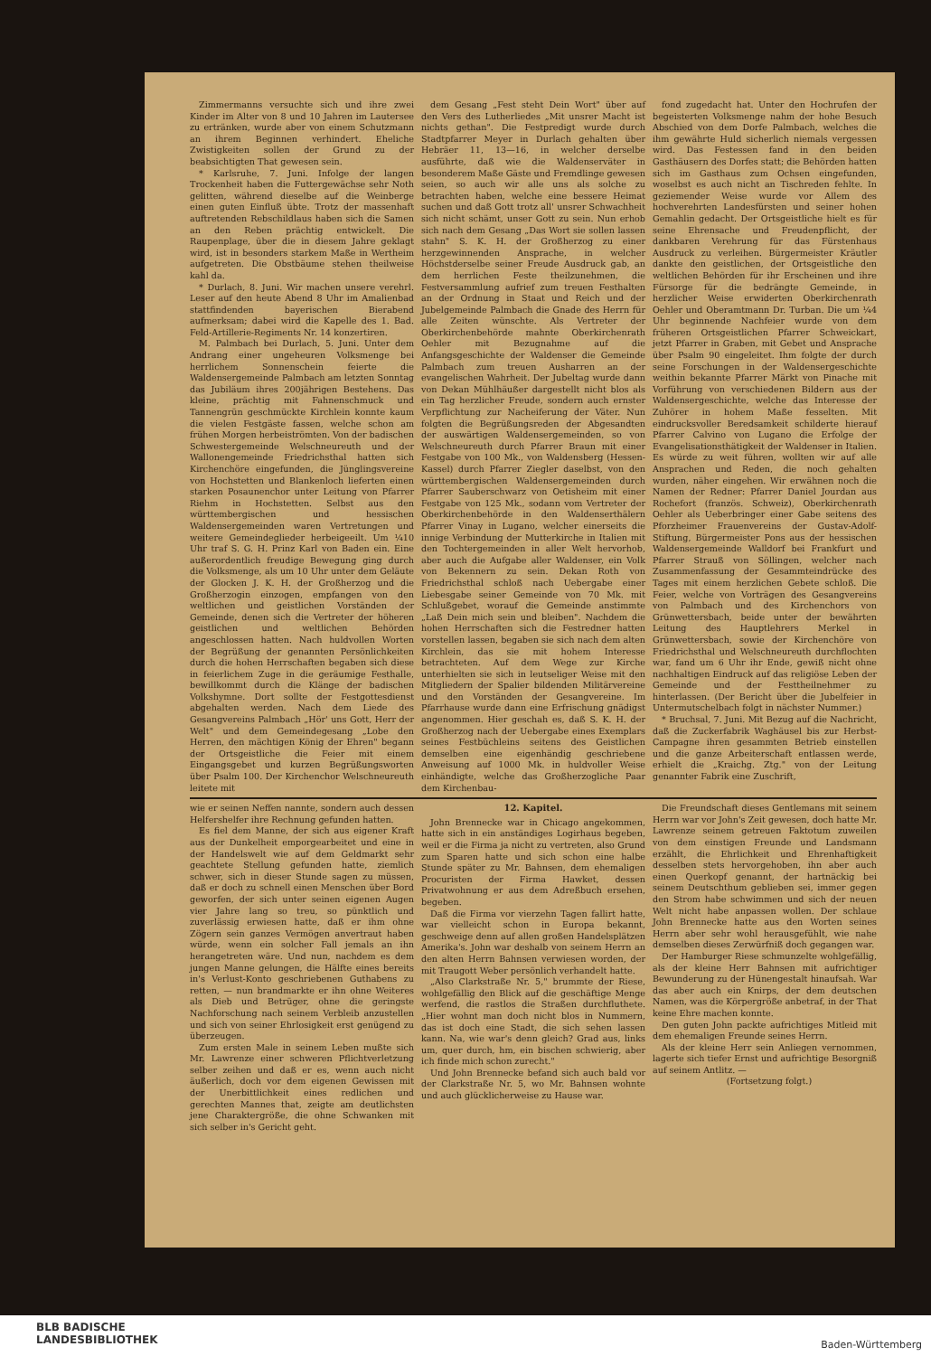Zimmermanns versuchte sich und ihre zwei Kinder im Alter von 8 und 10 Jahren im Lautersee zu ertränken, wurde aber von einem Schutzmann an ihrem Beginnen verhindert. Eheliche Zwistigkeiten sollen der Grund zu der beabsichtigten That gewesen sein.
* Karlsruhe, 7. Juni. Infolge der langen Trockenheit haben die Futtergewächse sehr Noth gelitten, während dieselbe auf die Weinberge einen guten Einfluß übte. Trotz der massenhaft auftretenden Rebschildlaus haben sich die Samen an den Reben prächtig entwickelt. Die Raupenplage, über die in diesem Jahre geklagt wird, ist in besonders starkem Maße in Wertheim aufgetreten. Die Obstbäume stehen theilweise kahl da.
* Durlach, 8. Juni. Wir machen unsere verehrl. Leser auf den heute Abend 8 Uhr im Amalienbad stattfindenden bayerischen Bierabend aufmerksam; dabei wird die Kapelle des 1. Bad. Feld-Artillerie-Regiments Nr. 14 konzertiren.
M. Palmbach bei Durlach, 5. Juni. Unter dem Andrang einer ungeheuren Volksmenge bei herrlichem Sonnenschein feierte die Waldensergemeinde Palmbach am letzten Sonntag das Jubiläum ihres 200jährigen Bestehens. Das kleine, prächtig mit Fahnenschmuck und Tannengrün geschmückte Kirchlein konnte kaum die vielen Festgäste fassen, welche schon am frühen Morgen herbeiströmten. Von der badischen Schwestergemeinde Welschneureuth und der Wallonengemeinde Friedrichsthal hatten sich Kirchenchöre eingefunden, die Jünglingsvereine von Hochstetten und Blankenloch lieferten einen starken Posaunenchor unter Leitung von Pfarrer Riehm in Hochstetten. Selbst aus den württembergischen und hessischen Waldensergemeinden waren Vertretungen und weitere Gemeindeglieder herbeigeeilt. Um ¼10 Uhr traf S. G. H. Prinz Karl von Baden ein. Eine außerordentlich freudige Bewegung ging durch die Volksmenge, als um 10 Uhr unter dem Geläute der Glocken J. K. H. der Großherzog und die Großherzogin einzogen, empfangen von den weltlichen und geistlichen Vorständen der Gemeinde, denen sich die Vertreter der höheren geistlichen und weltlichen Behörden angeschlossen hatten. Nach huldvollen Worten der Begrüßung der genannten Persönlichkeiten durch die hohen Herrschaften begaben sich diese in feierlichem Zuge in die geräumige Festhalle, bewillkommt durch die Klänge der badischen Volkshymne. Dort sollte der Festgottesdienst abgehalten werden. Nach dem Liede des Gesangvereins Palmbach „Hör' uns Gott, Herr der Welt" und dem Gemeindegesang „Lobe den Herren, den mächtigen König der Ehren" begann der Ortsgeistliche die Feier mit einem Eingangsgebet und kurzen Begrüßungsworten über Psalm 100. Der Kirchenchor Welschneureuth leitete mit
dem Gesang „Fest steht Dein Wort" über auf den Vers des Lutherliedes „Mit unsrer Macht ist nichts gethan". Die Festpredigt wurde durch Stadtpfarrer Meyer in Durlach gehalten über Hebräer 11, 13—16, in welcher derselbe ausführte, daß wie die Waldenserväter in besonderem Maße Gäste und Fremdlinge gewesen seien, so auch wir alle uns als solche zu betrachten haben, welche eine bessere Heimat suchen und daß Gott trotz all' unsrer Schwachheit sich nicht schämt, unser Gott zu sein. Nun erhob sich nach dem Gesang „Das Wort sie sollen lassen stahn" S. K. H. der Großherzog zu einer herzgewinnenden Ansprache, in welcher Höchstderselbe seiner Freude Ausdruck gab, an dem herrlichen Feste theilzunehmen, die Festversammlung aufrief zum treuen Festhalten an der Ordnung in Staat und Reich und der Jubelgemeinde Palmbach die Gnade des Herrn für alle Zeiten wünschte. Als Vertreter der Oberkirchenbehörde mahnte Oberkirchenrath Oehler mit Bezugnahme auf die Anfangsgeschichte der Waldenser die Gemeinde Palmbach zum treuen Ausharren an der evangelischen Wahrheit. Der Jubeltag wurde dann von Dekan Mühlhäußer dargestellt nicht blos als ein Tag herzlicher Freude, sondern auch ernster Verpflichtung zur Nacheiferung der Väter. Nun folgten die Begrüßungsreden der Abgesandten der auswärtigen Waldensergemeinden, so von Welschneureuth durch Pfarrer Braun mit einer Festgabe von 100 Mk., von Waldensberg (Hessen-Kassel) durch Pfarrer Ziegler daselbst, von den württembergischen Waldensergemeinden durch Pfarrer Sauberschwarz von Oetisheim mit einer Festgabe von 125 Mk., sodann vom Vertreter der Oberkirchenbehörde in den Waldenserthälern Pfarrer Vinay in Lugano, welcher einerseits die innige Verbindung der Mutterkirche in Italien mit den Tochtergemeinden in aller Welt hervorhob, aber auch die Aufgabe aller Waldenser, ein Volk von Bekennern zu sein. Dekan Roth von Friedrichsthal schloß nach Uebergabe einer Liebesgabe seiner Gemeinde von 70 Mk. mit Schlußgebet, worauf die Gemeinde anstimmte „Laß Dein mich sein und bleiben". Nachdem die hohen Herrschaften sich die Festredner hatten vorstellen lassen, begaben sie sich nach dem alten Kirchlein, das sie mit hohem Interesse betrachteten. Auf dem Wege zur Kirche unterhielten sie sich in leutseliger Weise mit den Mitgliedern der Spalier bildenden Militärvereine und den Vorständen der Gesangvereine. Im Pfarrhause wurde dann eine Erfrischung gnädigst angenommen. Hier geschah es, daß S. K. H. der Großherzog nach der Uebergabe eines Exemplars seines Festbüchleins seitens des Geistlichen demselben eine eigenhändig geschriebene Anweisung auf 1000 Mk. in huldvoller Weise einhändigte, welche das Großherzogliche Paar dem Kirchenbau-
fond zugedacht hat. Unter den Hochrufen der begeisterten Volksmenge nahm der hohe Besuch Abschied von dem Dorfe Palmbach, welches die ihm gewährte Huld sicherlich niemals vergessen wird. Das Festessen fand in den beiden Gasthäusern des Dorfes statt; die Behörden hatten sich im Gasthaus zum Ochsen eingefunden, woselbst es auch nicht an Tischreden fehlte. In geziemender Weise wurde vor Allem des hochverehrten Landesfürsten und seiner hohen Gemahlin gedacht. Der Ortsgeistliche hielt es für seine Ehrensache und Freudenpflicht, der dankbaren Verehrung für das Fürstenhaus Ausdruck zu verleihen. Bürgermeister Kräutler dankte den geistlichen, der Ortsgeistliche den weltlichen Behörden für ihr Erscheinen und ihre Fürsorge für die bedrängte Gemeinde, in herzlicher Weise erwiderten Oberkirchenrath Oehler und Oberamtmann Dr. Turban. Die um ¼4 Uhr beginnende Nachfeier wurde von dem früheren Ortsgeistlichen Pfarrer Schweickart, jetzt Pfarrer in Graben, mit Gebet und Ansprache über Psalm 90 eingeleitet. Ihm folgte der durch seine Forschungen in der Waldensergeschichte weithin bekannte Pfarrer Märkt von Pinache mit Vorführung von verschiedenen Bildern aus der Waldensergeschichte, welche das Interesse der Zuhörer in hohem Maße fesselten. Mit eindrucksvoller Beredsamkeit schilderte hierauf Pfarrer Calvino von Lugano die Erfolge der Evangelisationsthätigkeit der Waldenser in Italien. Es würde zu weit führen, wollten wir auf alle Ansprachen und Reden, die noch gehalten wurden, näher eingehen. Wir erwähnen noch die Namen der Redner: Pfarrer Daniel Jourdan aus Rochefort (französ. Schweiz), Oberkirchenrath Oehler als Ueberbringer einer Gabe seitens des Pforzheimer Frauenvereins der Gustav-Adolf-Stiftung, Bürgermeister Pons aus der hessischen Waldensergemeinde Walldorf bei Frankfurt und Pfarrer Strauß von Söllingen, welcher nach Zusammenfassung der Gesammteindrücke des Tages mit einem herzlichen Gebete schloß. Die Feier, welche von Vorträgen des Gesangvereins von Palmbach und des Kirchenchors von Grünwettersbach, beide unter der bewährten Leitung des Hauptlehrers Merkel in Grünwettersbach, sowie der Kirchenchöre von Friedrichsthal und Welschneureuth durchflochten war, fand um 6 Uhr ihr Ende, gewiß nicht ohne nachhaltigen Eindruck auf das religiöse Leben der Gemeinde und der Festtheilnehmer zu hinterlassen. (Der Bericht über die Jubelfeier in Untermutschelbach folgt in nächster Nummer.)
* Bruchsal, 7. Juni. Mit Bezug auf die Nachricht, daß die Zuckerfabrik Waghäusel bis zur Herbst-Campagne ihren gesammten Betrieb einstellen und die ganze Arbeiterschaft entlassen werde, erhielt die „Kraichg. Ztg." von der Leitung genannter Fabrik eine Zuschrift,
wie er seinen Neffen nannte, sondern auch dessen Helfershelfer ihre Rechnung gefunden hatten.
Es fiel dem Manne, der sich aus eigener Kraft aus der Dunkelheit emporgearbeitet und eine in der Handelswelt wie auf dem Geldmarkt sehr geachtete Stellung gefunden hatte, ziemlich schwer, sich in dieser Stunde sagen zu müssen, daß er doch zu schnell einen Menschen über Bord geworfen, der sich unter seinen eigenen Augen vier Jahre lang so treu, so pünktlich und zuverlässig erwiesen hatte, daß er ihm ohne Zögern sein ganzes Vermögen anvertraut haben würde, wenn ein solcher Fall jemals an ihn herangetreten wäre. Und nun, nachdem es dem jungen Manne gelungen, die Hälfte eines bereits in's Verlust-Konto geschriebenen Guthabens zu retten, — nun brandmarkte er ihn ohne Weiteres als Dieb und Betrüger, ohne die geringste Nachforschung nach seinem Verbleib anzustellen und sich von seiner Ehrlosigkeit erst genügend zu überzeugen.
Zum ersten Male in seinem Leben mußte sich Mr. Lawrenze einer schweren Pflichtverletzung selber zeihen und daß er es, wenn auch nicht äußerlich, doch vor dem eigenen Gewissen mit der Unerbittlichkeit eines redlichen und gerechten Mannes that, zeigte am deutlichsten jene Charaktergröße, die ohne Schwanken mit sich selber in's Gericht geht.
12. Kapitel.
John Brennecke war in Chicago angekommen, hatte sich in ein anständiges Logirhaus begeben, weil er die Firma ja nicht zu vertreten, also Grund zum Sparen hatte und sich schon eine halbe Stunde später zu Mr. Bahnsen, dem ehemaligen Procuristen der Firma Hawket, dessen Privatwohnung er aus dem Adreßbuch ersehen, begeben.
Daß die Firma vor vierzehn Tagen fallirt hatte, war vielleicht schon in Europa bekannt, geschweige denn auf allen großen Handelsplätzen Amerika's. John war deshalb von seinem Herrn an den alten Herrn Bahnsen verwiesen worden, der mit Traugott Weber persönlich verhandelt hatte.
„Also Clarkstraße Nr. 5," brummte der Riese, wohlgefällig den Blick auf die geschäftige Menge werfend, die rastlos die Straßen durchfluthete. „Hier wohnt man doch nicht blos in Nummern, das ist doch eine Stadt, die sich sehen lassen kann. Na, wie war's denn gleich? Grad aus, links um, quer durch, hm, ein bischen schwierig, aber ich finde mich schon zurecht."
Und John Brennecke befand sich auch bald vor der Clarkstraße Nr. 5, wo Mr. Bahnsen wohnte und auch glücklicherweise zu Hause war.
Die Freundschaft dieses Gentlemans mit seinem Herrn war vor John's Zeit gewesen, doch hatte Mr. Lawrenze seinem getreuen Faktotum zuweilen von dem einstigen Freunde und Landsmann erzählt, die Ehrlichkeit und Ehrenhaftigkeit desselben stets hervorgehoben, ihn aber auch einen Querkopf genannt, der hartnäckig bei seinem Deutschthum geblieben sei, immer gegen den Strom habe schwimmen und sich der neuen Welt nicht habe anpassen wollen. Der schlaue John Brennecke hatte aus den Worten seines Herrn aber sehr wohl herausgefühlt, wie nahe demselben dieses Zerwürfniß doch gegangen war.
Der Hamburger Riese schmunzelte wohlgefällig, als der kleine Herr Bahnsen mit aufrichtiger Bewunderung zu der Hünengestalt hinaufsah. War das aber auch ein Knirps, der dem deutschen Namen, was die Körpergröße anbetraf, in der That keine Ehre machen konnte.
Den guten John packte aufrichtiges Mitleid mit dem ehemaligen Freunde seines Herrn.
Als der kleine Herr sein Anliegen vernommen, lagerte sich tiefer Ernst und aufrichtige Besorgniß auf seinem Antlitz. —
(Fortsetzung folgt.)
BLB BADISCHE
LANDESBIBLIOTHEK Baden-Württemberg